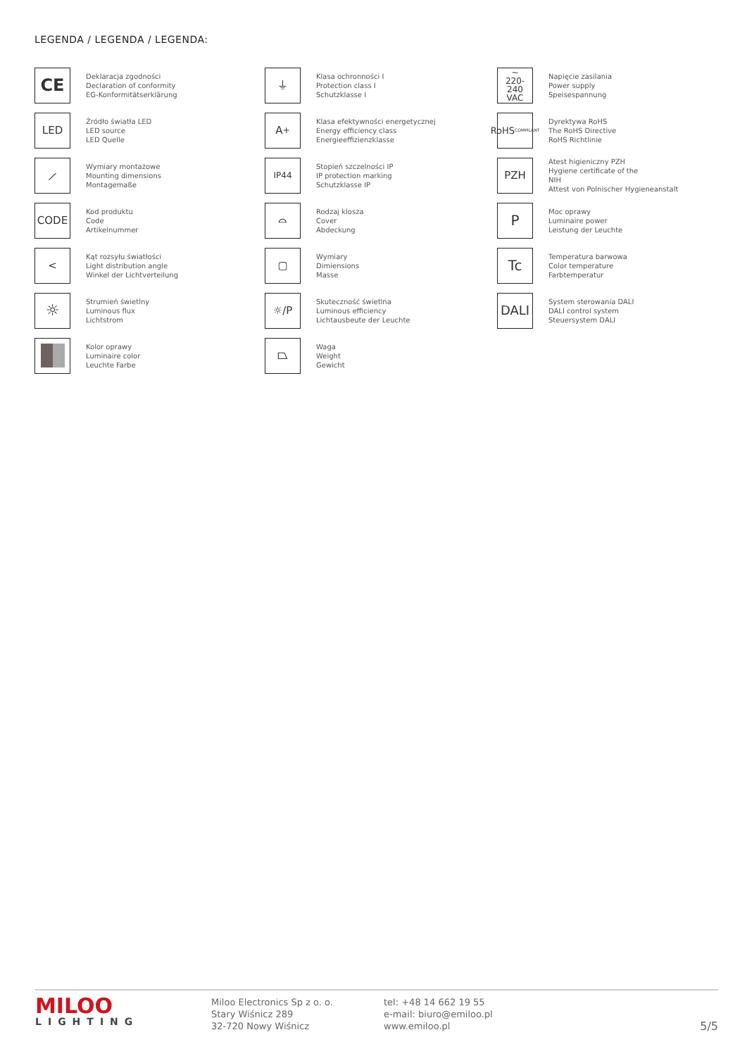LEGENDA / LEGENDA / LEGENDA:
CE
Deklaracja zgodności
Declaration of conformity
EG-Konformitätserklärung
⏚
Klasa ochronności I
Protection class I
Schutzklasse I
~
220-240
VAC
Napięcie zasilania
Power supply
Speisespannung
LED
Źródło światła LED
LED source
LED Quelle
A<sup>+</sup>
Klasa efektywności energetycznej
Energy efficiency class
Energieeffizienzklasse
RoHS
COMPILANT
Dyrektywa RoHS
The RoHS Directive
RoHS Richtlinie
⟋
Wymiary montażowe
Mounting dimensions
Montagemaße
IP44
Stopień szczelności IP
IP protection marking
Schutzklasse IP
PZH
Atest higieniczny PZH
Hygiene certificate of the
NIH
Attest von Polnischer Hygieneanstalt
CODE
Kod produktu
Code
Artikelnummer
⌓
Rodzaj klosza
Cover
Abdeckung
P
Moc oprawy
Luminaire power
Leistung der Leuchte
<
Kąt rozsyłu światłości
Light distribution angle
Winkel der Lichtverteilung
▢
Wymiary
Dimiensions
Masse
Tc
Temperatura barwowa
Color temperature
Farbtemperatur
☼
Strumień świetlny
Luminous flux
Lichtstrom
☼/P
Skuteczność świetlna
Luminous efficiency
Lichtausbeute der Leuchte
DALI
System sterowania DALI
DALI control system
Steuersystem DALI
Kolor oprawy
Luminaire color
Leuchte Farbe
⏢
Waga
Weight
Gewicht
MILOO
LIGHTING
Miloo Electronics Sp z o. o.
Stary Wiśnicz 289
32-720 Nowy Wiśnicz
tel: +48 14 662 19 55
e-mail: biuro@emiloo.pl
www.emiloo.pl
5/5